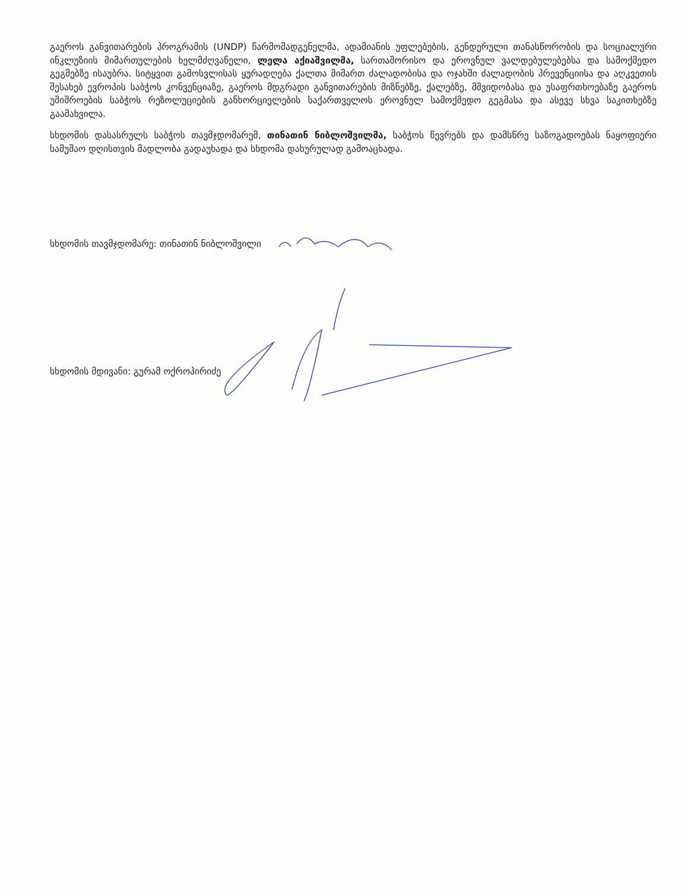გაეროს განვითარების პროგრამის (UNDP) წარმომადგენელმა, ადამიანის უფლებების, გენდერული თანასწორობის და სოციალური ინკლუზიის მიმართულების ხელმძღვანელი, ლელა აქიაშვილმა, სართაშორისო და ეროვნულ ვალდებულებებსა და სამოქმედო გეგმებზე ისაუბრა. სიტყვით გამოსვლისას ყურადღება ქალთა მიმართ ძალადობისა და ოჯახში ძალადობის პრევენციისა და აღკვეთის შესახებ ევროპის საბჭოს კონვენციაზე, გაეროს მდგრადი განვითარების მიზნებზე, ქალებზე, მშვიდობასა და უსაფრთხოებაზე გაეროს უშიშროების საბჭოს რეზოლუციების განხორციელების საქართველოს ეროვნულ სამოქმედო გეგმასა და ასევე სხვა საკითხებზე გაამახვილა.
სხდომის დასასრულს საბჭოს თავმჯდომარემ, თინათინ ნიბლოშვილმა, საბჭოს წევრებს და დამსწრე საზოგადოებას ნაყოფიერი სამუშაო დღისთვის მადლობა გადაუხადა და სხდომა დახურულად გამოაცხადა.
სხდომის თავმჯდომარე: თინათინ ნიბლოშვილი
სხდომის მდივანი: გურამ ოქროპირიძე